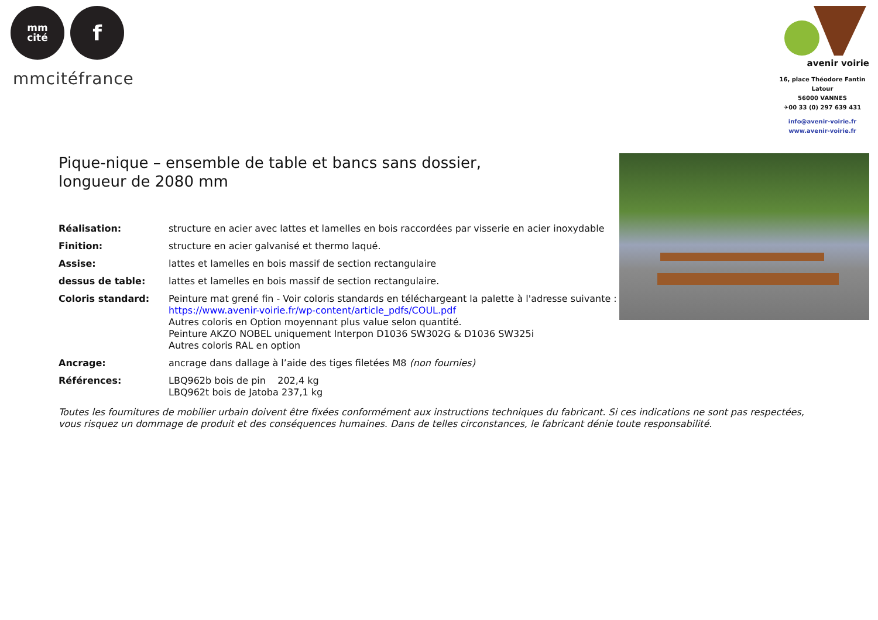mm
cité
f
mmcitéfrance
avenir voirie
16, place Théodore Fantin Latour
56000 VANNES
✈00 33 (0) 297 639 431
info@avenir-voirie.fr
www.avenir-voirie.fr
Pique-nique – ensemble de table et bancs sans dossier,
longueur de 2080 mm
Réalisation: structure en acier avec lattes et lamelles en bois raccordées par visserie en acier inoxydable
Finition: structure en acier galvanisé et thermo laqué.
Assise: lattes et lamelles en bois massif de section rectangulaire
dessus de table: lattes et lamelles en bois massif de section rectangulaire.
Coloris standard: Peinture mat grené fin - Voir coloris standards en téléchargeant la palette à l'adresse suivante :
https://www.avenir-voirie.fr/wp-content/article_pdfs/COUL.pdf
Autres coloris en Option moyennant plus value selon quantité.
Peinture AKZO NOBEL uniquement Interpon D1036 SW302G & D1036 SW325i
Autres coloris RAL en option
Ancrage: ancrage dans dallage à l’aide des tiges filetées M8 (non fournies)
Références: LBQ962b bois de pin 202,4 kg
LBQ962t bois de Jatoba 237,1 kg
Toutes les fournitures de mobilier urbain doivent être fixées conformément aux instructions techniques du fabricant. Si ces indications ne sont pas respectées, vous risquez un dommage de produit et des conséquences humaines. Dans de telles circonstances, le fabricant dénie toute responsabilité.